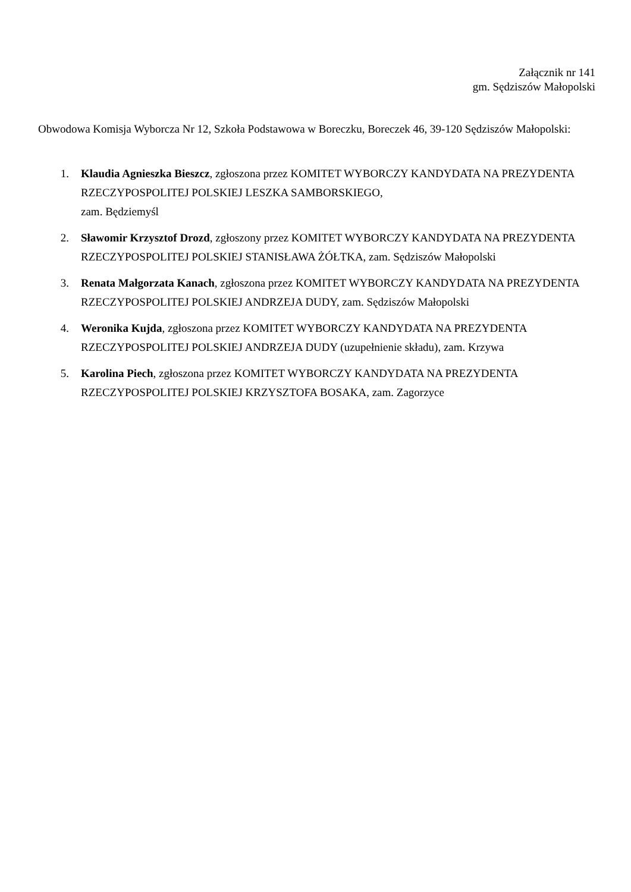Załącznik nr 141
gm. Sędziszów Małopolski
Obwodowa Komisja Wyborcza Nr 12, Szkoła Podstawowa w Boreczku, Boreczek 46, 39-120 Sędziszów Małopolski:
1. Klaudia Agnieszka Bieszcz, zgłoszona przez KOMITET WYBORCZY KANDYDATA NA PREZYDENTA RZECZYPOSPOLITEJ POLSKIEJ LESZKA SAMBORSKIEGO,
zam. Będziemyśl
2. Sławomir Krzysztof Drozd, zgłoszony przez KOMITET WYBORCZY KANDYDATA NA PREZYDENTA RZECZYPOSPOLITEJ POLSKIEJ STANISŁAWA ŻÓŁTKA, zam. Sędziszów Małopolski
3. Renata Małgorzata Kanach, zgłoszona przez KOMITET WYBORCZY KANDYDATA NA PREZYDENTA RZECZYPOSPOLITEJ POLSKIEJ ANDRZEJA DUDY, zam. Sędziszów Małopolski
4. Weronika Kujda, zgłoszona przez KOMITET WYBORCZY KANDYDATA NA PREZYDENTA RZECZYPOSPOLITEJ POLSKIEJ ANDRZEJA DUDY (uzupełnienie składu), zam. Krzywa
5. Karolina Piech, zgłoszona przez KOMITET WYBORCZY KANDYDATA NA PREZYDENTA RZECZYPOSPOLITEJ POLSKIEJ KRZYSZTOFA BOSAKA, zam. Zagorzyce